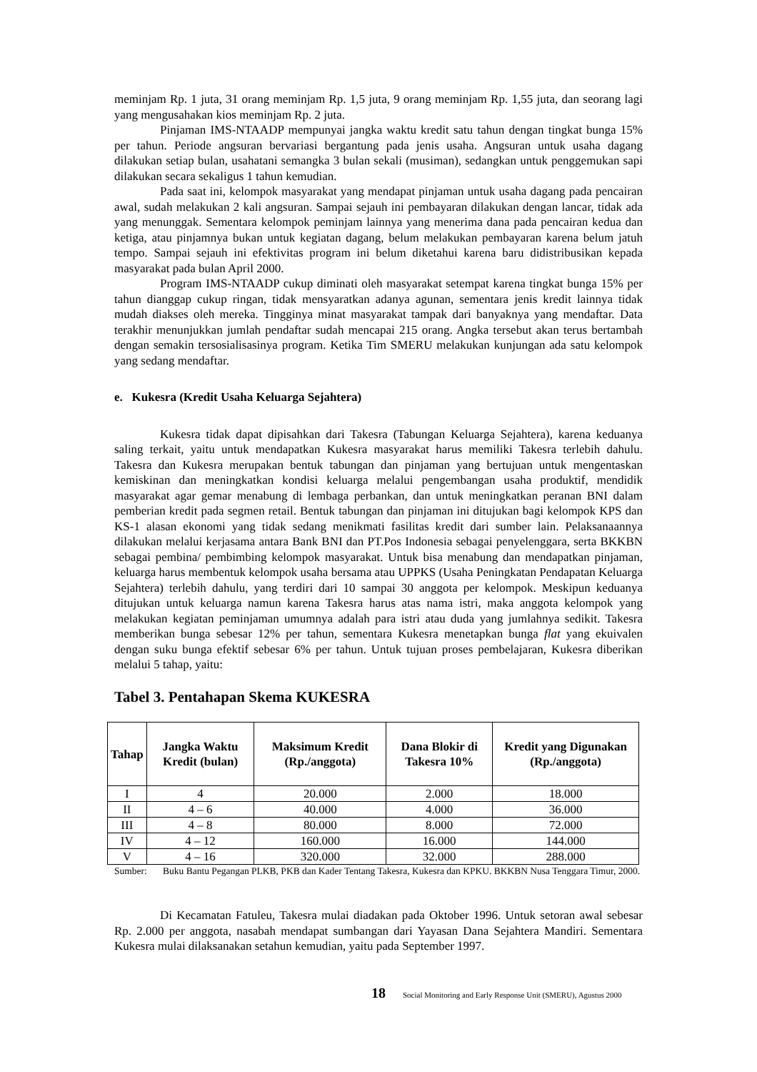meminjam Rp. 1 juta, 31 orang meminjam Rp. 1,5 juta, 9 orang meminjam Rp. 1,55 juta, dan seorang lagi yang mengusahakan kios meminjam Rp. 2 juta.
Pinjaman IMS-NTAADP mempunyai jangka waktu kredit satu tahun dengan tingkat bunga 15% per tahun. Periode angsuran bervariasi bergantung pada jenis usaha. Angsuran untuk usaha dagang dilakukan setiap bulan, usahatani semangka 3 bulan sekali (musiman), sedangkan untuk penggemukan sapi dilakukan secara sekaligus 1 tahun kemudian.
Pada saat ini, kelompok masyarakat yang mendapat pinjaman untuk usaha dagang pada pencairan awal, sudah melakukan 2 kali angsuran. Sampai sejauh ini pembayaran dilakukan dengan lancar, tidak ada yang menunggak. Sementara kelompok peminjam lainnya yang menerima dana pada pencairan kedua dan ketiga, atau pinjamnya bukan untuk kegiatan dagang, belum melakukan pembayaran karena belum jatuh tempo. Sampai sejauh ini efektivitas program ini belum diketahui karena baru didistribusikan kepada masyarakat pada bulan April 2000.
Program IMS-NTAADP cukup diminati oleh masyarakat setempat karena tingkat bunga 15% per tahun dianggap cukup ringan, tidak mensyaratkan adanya agunan, sementara jenis kredit lainnya tidak mudah diakses oleh mereka. Tingginya minat masyarakat tampak dari banyaknya yang mendaftar. Data terakhir menunjukkan jumlah pendaftar sudah mencapai 215 orang. Angka tersebut akan terus bertambah dengan semakin tersosialisasinya program. Ketika Tim SMERU melakukan kunjungan ada satu kelompok yang sedang mendaftar.
e. Kukesra (Kredit Usaha Keluarga Sejahtera)
Kukesra tidak dapat dipisahkan dari Takesra (Tabungan Keluarga Sejahtera), karena keduanya saling terkait, yaitu untuk mendapatkan Kukesra masyarakat harus memiliki Takesra terlebih dahulu. Takesra dan Kukesra merupakan bentuk tabungan dan pinjaman yang bertujuan untuk mengentaskan kemiskinan dan meningkatkan kondisi keluarga melalui pengembangan usaha produktif, mendidik masyarakat agar gemar menabung di lembaga perbankan, dan untuk meningkatkan peranan BNI dalam pemberian kredit pada segmen retail. Bentuk tabungan dan pinjaman ini ditujukan bagi kelompok KPS dan KS-1 alasan ekonomi yang tidak sedang menikmati fasilitas kredit dari sumber lain. Pelaksanaannya dilakukan melalui kerjasama antara Bank BNI dan PT.Pos Indonesia sebagai penyelenggara, serta BKKBN sebagai pembina/ pembimbing kelompok masyarakat. Untuk bisa menabung dan mendapatkan pinjaman, keluarga harus membentuk kelompok usaha bersama atau UPPKS (Usaha Peningkatan Pendapatan Keluarga Sejahtera) terlebih dahulu, yang terdiri dari 10 sampai 30 anggota per kelompok. Meskipun keduanya ditujukan untuk keluarga namun karena Takesra harus atas nama istri, maka anggota kelompok yang melakukan kegiatan peminjaman umumnya adalah para istri atau duda yang jumlahnya sedikit. Takesra memberikan bunga sebesar 12% per tahun, sementara Kukesra menetapkan bunga flat yang ekuivalen dengan suku bunga efektif sebesar 6% per tahun. Untuk tujuan proses pembelajaran, Kukesra diberikan melalui 5 tahap, yaitu:
Tabel 3. Pentahapan Skema KUKESRA
| Tahap | Jangka Waktu Kredit (bulan) | Maksimum Kredit (Rp./anggota) | Dana Blokir di Takesra 10% | Kredit yang Digunakan (Rp./anggota) |
| --- | --- | --- | --- | --- |
| I | 4 | 20.000 | 2.000 | 18.000 |
| II | 4 – 6 | 40.000 | 4.000 | 36.000 |
| III | 4 – 8 | 80.000 | 8.000 | 72.000 |
| IV | 4 – 12 | 160.000 | 16.000 | 144.000 |
| V | 4 – 16 | 320.000 | 32.000 | 288.000 |
Sumber: Buku Bantu Pegangan PLKB, PKB dan Kader Tentang Takesra, Kukesra dan KPKU. BKKBN Nusa Tenggara Timur, 2000.
Di Kecamatan Fatuleu, Takesra mulai diadakan pada Oktober 1996. Untuk setoran awal sebesar Rp. 2.000 per anggota, nasabah mendapat sumbangan dari Yayasan Dana Sejahtera Mandiri. Sementara Kukesra mulai dilaksanakan setahun kemudian, yaitu pada September 1997.
18 Social Monitoring and Early Response Unit (SMERU), Agustus 2000